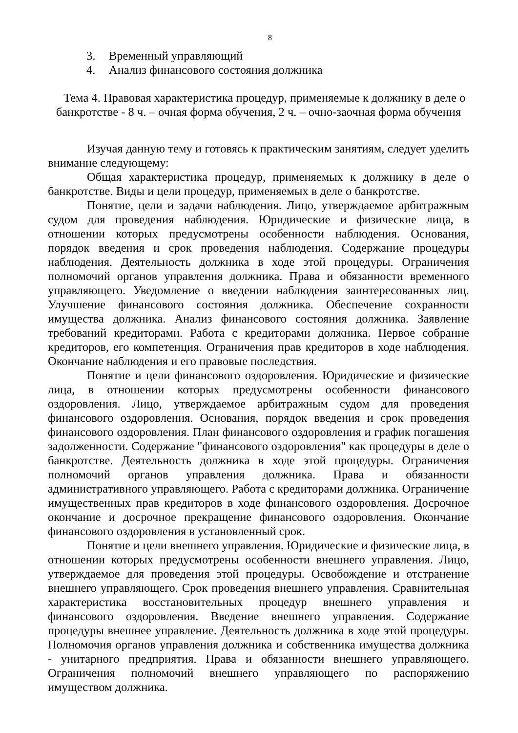8
3. Временный управляющий
4. Анализ финансового состояния должника
Тема 4. Правовая характеристика процедур, применяемые к должнику в деле о банкротстве - 8 ч. – очная форма обучения, 2 ч. – очно-заочная форма обучения
Изучая данную тему и готовясь к практическим занятиям, следует уделить внимание следующему:
Общая характеристика процедур, применяемых к должнику в деле о банкротстве. Виды и цели процедур, применяемых в деле о банкротстве.
Понятие, цели и задачи наблюдения. Лицо, утверждаемое арбитражным судом для проведения наблюдения. Юридические и физические лица, в отношении которых предусмотрены особенности наблюдения. Основания, порядок введения и срок проведения наблюдения. Содержание процедуры наблюдения. Деятельность должника в ходе этой процедуры. Ограничения полномочий органов управления должника. Права и обязанности временного управляющего. Уведомление о введении наблюдения заинтересованных лиц. Улучшение финансового состояния должника. Обеспечение сохранности имущества должника. Анализ финансового состояния должника. Заявление требований кредиторами. Работа с кредиторами должника. Первое собрание кредиторов, его компетенция. Ограничения прав кредиторов в ходе наблюдения. Окончание наблюдения и его правовые последствия.
Понятие и цели финансового оздоровления. Юридические и физические лица, в отношении которых предусмотрены особенности финансового оздоровления. Лицо, утверждаемое арбитражным судом для проведения финансового оздоровления. Основания, порядок введения и срок проведения финансового оздоровления. План финансового оздоровления и график погашения задолженности. Содержание "финансового оздоровления" как процедуры в деле о банкротстве. Деятельность должника в ходе этой процедуры. Ограничения полномочий органов управления должника. Права и обязанности административного управляющего. Работа с кредиторами должника. Ограничение имущественных прав кредиторов в ходе финансового оздоровления. Досрочное окончание и досрочное прекращение финансового оздоровления. Окончание финансового оздоровления в установленный срок.
Понятие и цели внешнего управления. Юридические и физические лица, в отношении которых предусмотрены особенности внешнего управления. Лицо, утверждаемое для проведения этой процедуры. Освобождение и отстранение внешнего управляющего. Срок проведения внешнего управления. Сравнительная характеристика восстановительных процедур внешнего управления и финансового оздоровления. Введение внешнего управления. Содержание процедуры внешнее управление. Деятельность должника в ходе этой процедуры. Полномочия органов управления должника и собственника имущества должника - унитарного предприятия. Права и обязанности внешнего управляющего. Ограничения полномочий внешнего управляющего по распоряжению имуществом должника.